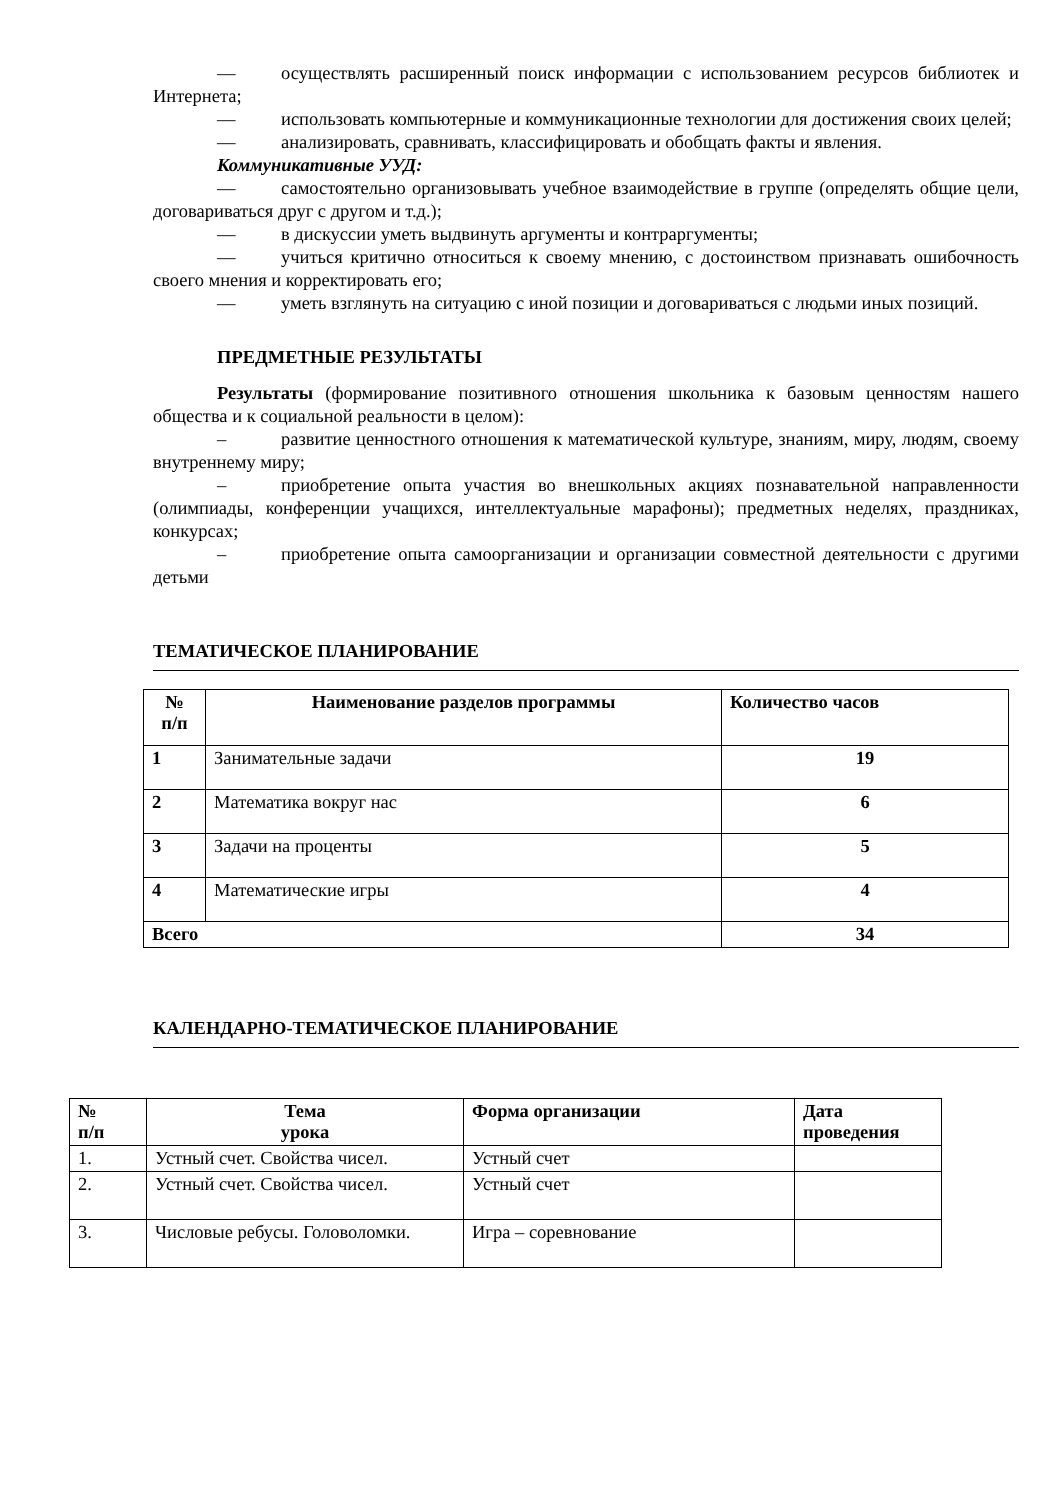— осуществлять расширенный поиск информации с использованием ресурсов библиотек и Интернета;
— использовать компьютерные и коммуникационные технологии для достижения своих целей;
— анализировать, сравнивать, классифицировать и обобщать факты и явления.
Коммуникативные УУД:
— самостоятельно организовывать учебное взаимодействие в группе (определять общие цели, договариваться друг с другом и т.д.);
— в дискуссии уметь выдвинуть аргументы и контраргументы;
— учиться критично относиться к своему мнению, с достоинством признавать ошибочность своего мнения и корректировать его;
— уметь взглянуть на ситуацию с иной позиции и договариваться с людьми иных позиций.
ПРЕДМЕТНЫЕ РЕЗУЛЬТАТЫ
Результаты (формирование позитивного отношения школьника к базовым ценностям нашего общества и к социальной реальности в целом):
– развитие ценностного отношения к математической культуре, знаниям, миру, людям, своему внутреннему миру;
– приобретение опыта участия во внешкольных акциях познавательной направленности (олимпиады, конференции учащихся, интеллектуальные марафоны); предметных неделях, праздниках, конкурсах;
– приобретение опыта самоорганизации и организации совместной деятельности с другими детьми
ТЕМАТИЧЕСКОЕ ПЛАНИРОВАНИЕ
| № п/п | Наименование разделов программы | Количество часов |
| --- | --- | --- |
| 1 | Занимательные задачи | 19 |
| 2 | Математика вокруг нас | 6 |
| 3 | Задачи на проценты | 5 |
| 4 | Математические игры | 4 |
| Всего | | 34 |
КАЛЕНДАРНО-ТЕМАТИЧЕСКОЕ ПЛАНИРОВАНИЕ
| № п/п | Тема урока | Форма организации | Дата проведения |
| --- | --- | --- | --- |
| 1. | Устный счет. Свойства чисел. | Устный счет | |
| 2. | Устный счет. Свойства чисел. | Устный счет | |
| 3. | Числовые ребусы. Головоломки. | Игра – соревнование | |